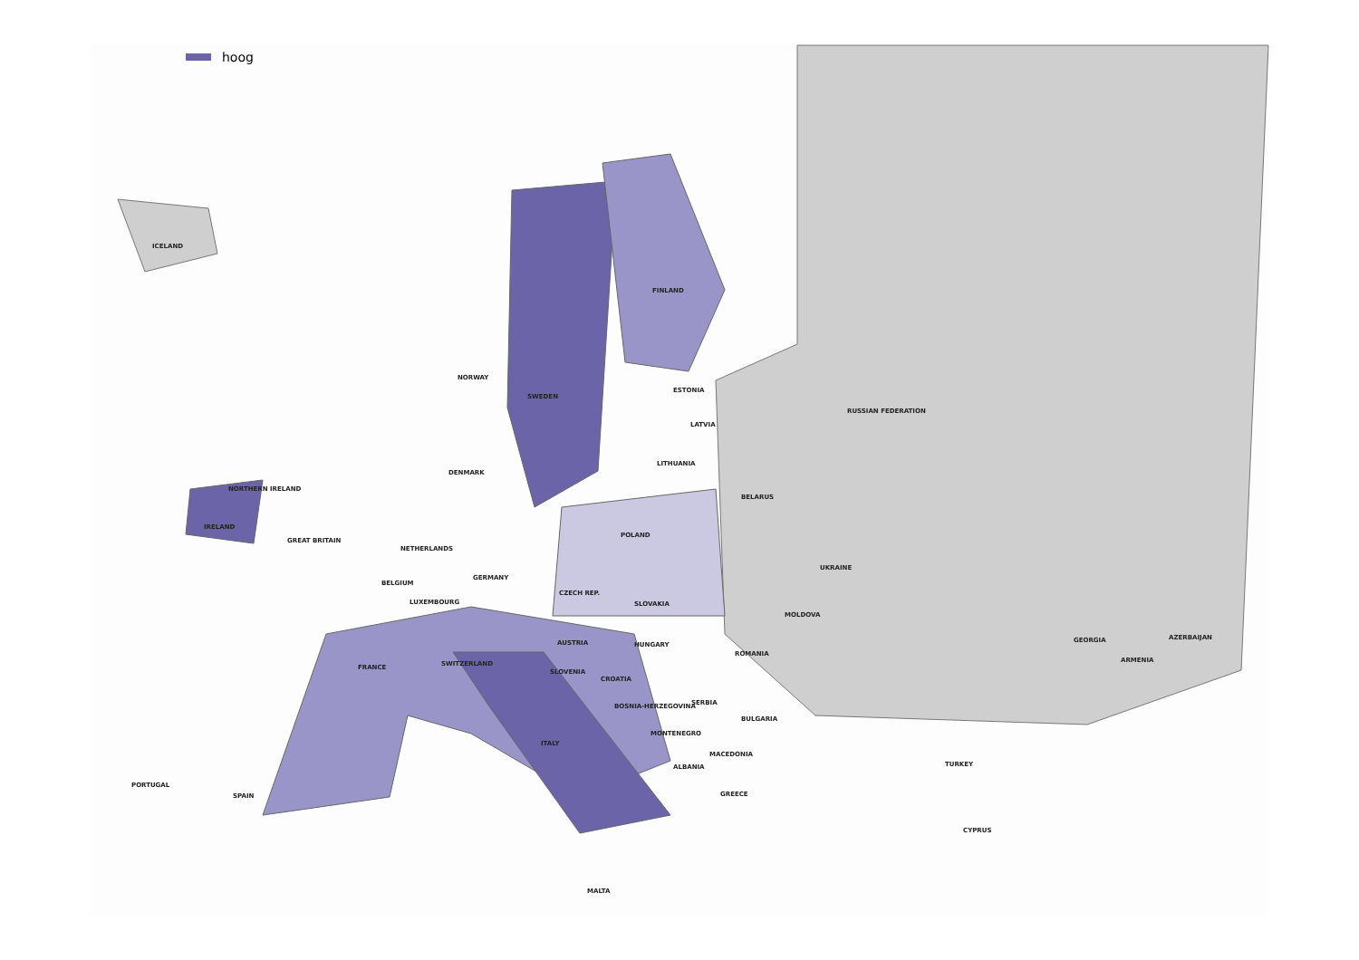hoog
ICELAND
FINLAND
NORWAY
SWEDEN
ESTONIA
RUSSIAN FEDERATION
LATVIA
LITHUANIA
DENMARK
NORTHERN IRELAND
BELARUS
IRELAND
POLAND
GREAT BRITAIN
NETHERLANDS
UKRAINE
GERMANY
BELGIUM
LUXEMBOURG
CZECH REP.
SLOVAKIA
MOLDOVA
AUSTRIA HUNGARY
GEORGIA AZERBAIJAN
ROMANIA
FRANCE SWITZERLAND ARMENIA
SLOVENIA
CROATIA
SERBIA BOSNIA-HERZEGOVINA
BULGARIA
MONTENEGRO
ITALY
MACEDONIA
ALBANIA TURKEY
PORTUGAL
SPAIN GREECE
CYPRUS
MALTA